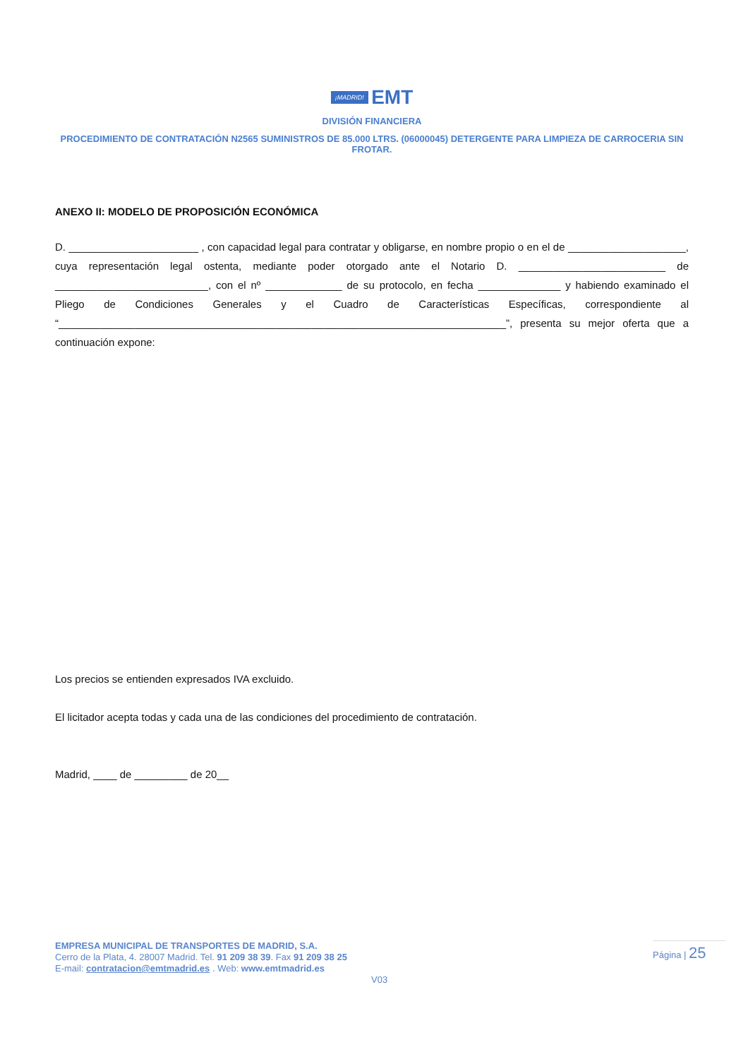¡MADRID! EMT
DIVISIÓN FINANCIERA
PROCEDIMIENTO DE CONTRATACIÓN N2565 SUMINISTROS DE 85.000 LTRS. (06000045) DETERGENTE PARA LIMPIEZA DE CARROCERIA SIN FROTAR.
ANEXO II: MODELO DE PROPOSICIÓN ECONÓMICA
D. ______________________ , con capacidad legal para contratar y obligarse, en nombre propio o en el de ____________________, cuya representación legal ostenta, mediante poder otorgado ante el Notario D. _________________________ de __________________________, con el nº _____________ de su protocolo, en fecha ______________ y habiendo examinado el Pliego de Condiciones Generales y el Cuadro de Características Específicas, correspondiente al “____________________________________________________________________________”, presenta su mejor oferta que a continuación expone:
Los precios se entienden expresados IVA excluido.
El licitador acepta todas y cada una de las condiciones del procedimiento de contratación.
Madrid, ____ de _________ de 20__
EMPRESA MUNICIPAL DE TRANSPORTES DE MADRID, S.A.
Cerro de la Plata, 4. 28007 Madrid. Tel. 91 209 38 39. Fax 91 209 38 25
E-mail: contratacion@emtmadrid.es . Web: www.emtmadrid.es
Página | 25
V03